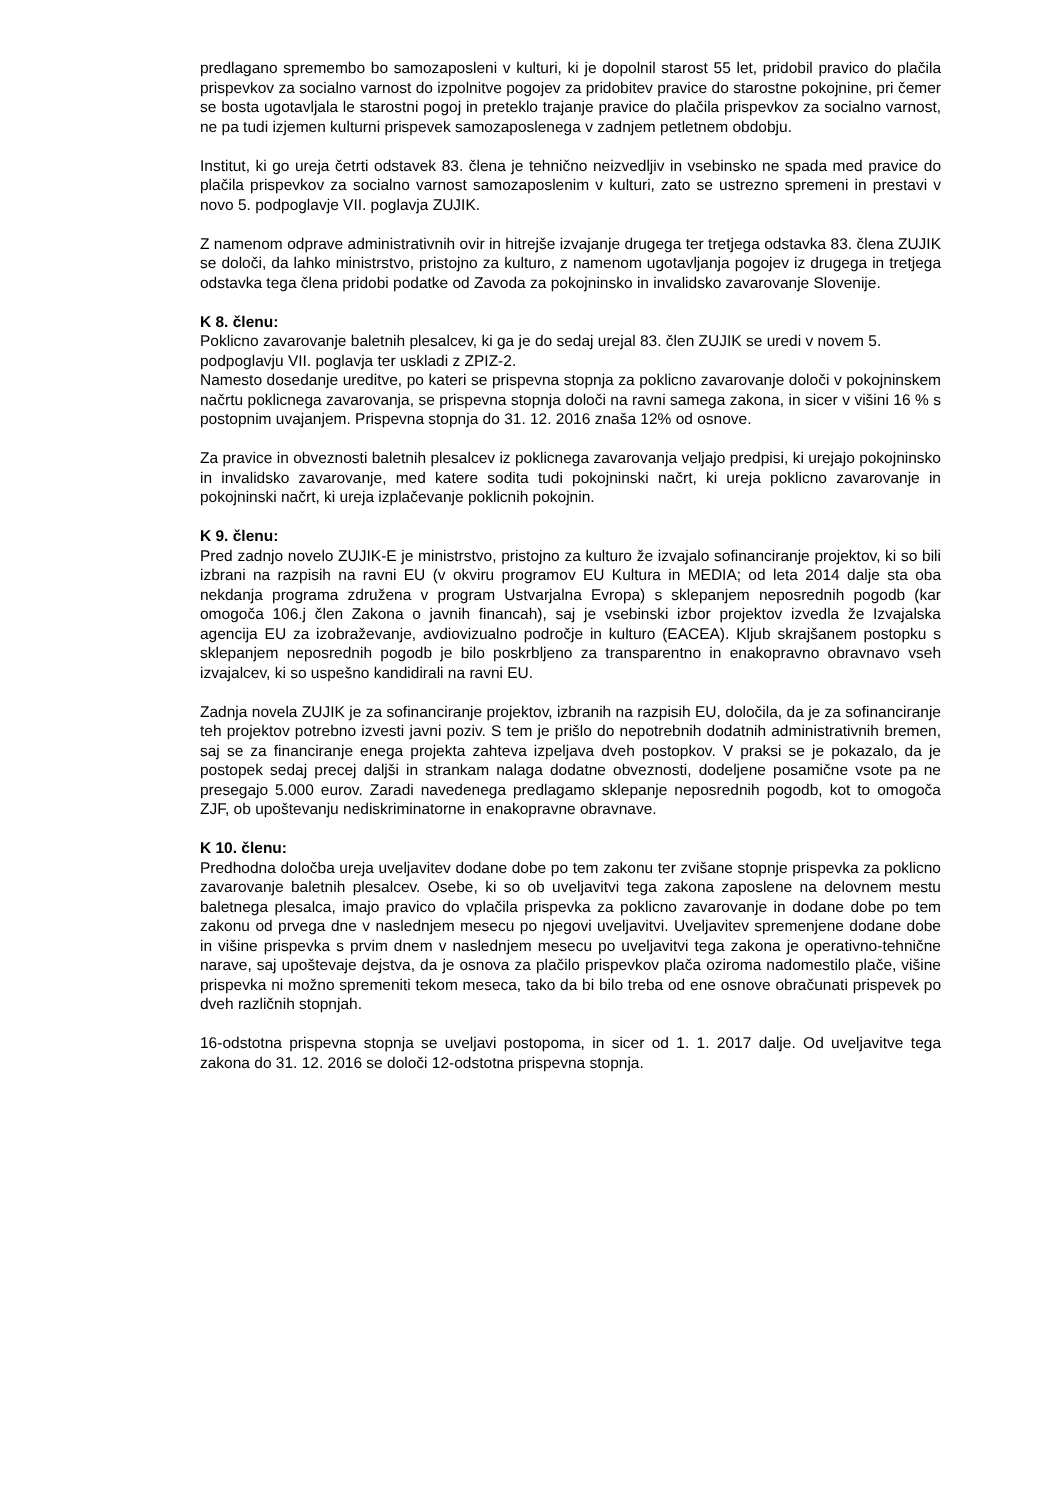predlagano spremembo bo samozaposleni v kulturi, ki je dopolnil starost 55 let, pridobil pravico do plačila prispevkov za socialno varnost do izpolnitve pogojev za pridobitev pravice do starostne pokojnine, pri čemer se bosta ugotavljala le starostni pogoj in preteklo trajanje pravice do plačila prispevkov za socialno varnost, ne pa tudi izjemen kulturni prispevek samozaposlenega v zadnjem petletnem obdobju.
Institut, ki go ureja četrti odstavek 83. člena je tehnično neizvedljiv in vsebinsko ne spada med pravice do plačila prispevkov za socialno varnost samozaposlenim v kulturi, zato se ustrezno spremeni in prestavi v novo 5. podpoglavje VII. poglavja ZUJIK.
Z namenom odprave administrativnih ovir in hitrejše izvajanje drugega ter tretjega odstavka 83. člena ZUJIK se določi, da lahko ministrstvo, pristojno za kulturo, z namenom ugotavljanja pogojev iz drugega in tretjega odstavka tega člena pridobi podatke od Zavoda za pokojninsko in invalidsko zavarovanje Slovenije.
K 8. členu:
Poklicno zavarovanje baletnih plesalcev, ki ga je do sedaj urejal 83. člen ZUJIK se uredi v novem 5. podpoglavju VII. poglavja ter uskladi z ZPIZ-2.
Namesto dosedanje ureditve, po kateri se prispevna stopnja za poklicno zavarovanje določi v pokojninskem načrtu poklicnega zavarovanja, se prispevna stopnja določi na ravni samega zakona, in sicer v višini 16 % s postopnim uvajanjem. Prispevna stopnja do 31. 12. 2016 znaša 12% od osnove.
Za pravice in obveznosti baletnih plesalcev iz poklicnega zavarovanja veljajo predpisi, ki urejajo pokojninsko in invalidsko zavarovanje, med katere sodita tudi pokojninski načrt, ki ureja poklicno zavarovanje in pokojninski načrt, ki ureja izplačevanje poklicnih pokojnin.
K 9. členu:
Pred zadnjo novelo ZUJIK-E je ministrstvo, pristojno za kulturo že izvajalo sofinanciranje projektov, ki so bili izbrani na razpisih na ravni EU (v okviru programov EU Kultura in MEDIA; od leta 2014 dalje sta oba nekdanja programa združena v program Ustvarjalna Evropa) s sklepanjem neposrednih pogodb (kar omogoča 106.j člen Zakona o javnih financah), saj je vsebinski izbor projektov izvedla že Izvajalska agencija EU za izobraževanje, avdiovizualno področje in kulturo (EACEA). Kljub skrajšanem postopku s sklepanjem neposrednih pogodb je bilo poskrbljeno za transparentno in enakopravno obravnavo vseh izvajalcev, ki so uspešno kandidirali na ravni EU.
Zadnja novela ZUJIK je za sofinanciranje projektov, izbranih na razpisih EU, določila, da je za sofinanciranje teh projektov potrebno izvesti javni poziv. S tem je prišlo do nepotrebnih dodatnih administrativnih bremen, saj se za financiranje enega projekta zahteva izpeljava dveh postopkov. V praksi se je pokazalo, da je postopek sedaj precej daljši in strankam nalaga dodatne obveznosti, dodeljene posamične vsote pa ne presegajo 5.000 eurov. Zaradi navedenega predlagamo sklepanje neposrednih pogodb, kot to omogoča ZJF, ob upoštevanju nediskriminatorne in enakopravne obravnave.
K 10. členu:
Predhodna določba ureja uveljavitev dodane dobe po tem zakonu ter zvišane stopnje prispevka za poklicno zavarovanje baletnih plesalcev. Osebe, ki so ob uveljavitvi tega zakona zaposlene na delovnem mestu baletnega plesalca, imajo pravico do vplačila prispevka za poklicno zavarovanje in dodane dobe po tem zakonu od prvega dne v naslednjem mesecu po njegovi uveljavitvi. Uveljavitev spremenjene dodane dobe in višine prispevka s prvim dnem v naslednjem mesecu po uveljavitvi tega zakona je operativno-tehnične narave, saj upoštevaje dejstva, da je osnova za plačilo prispevkov plača oziroma nadomestilo plače, višine prispevka ni možno spremeniti tekom meseca, tako da bi bilo treba od ene osnove obračunati prispevek po dveh različnih stopnjah.
16-odstotna prispevna stopnja se uveljavi postopoma, in sicer od 1. 1. 2017 dalje. Od uveljavitve tega zakona do 31. 12. 2016 se določi 12-odstotna prispevna stopnja.